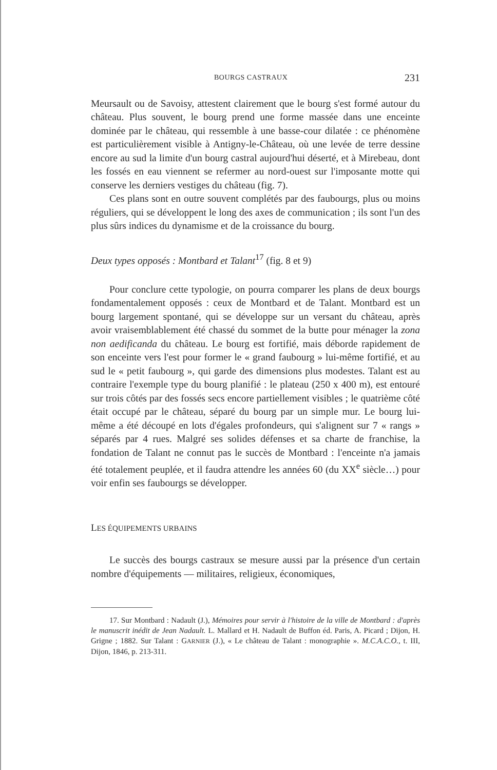BOURGS CASTRAUX 231
Meursault ou de Savoisy, attestent clairement que le bourg s'est formé autour du château. Plus souvent, le bourg prend une forme massée dans une enceinte dominée par le château, qui ressemble à une basse-cour dilatée : ce phénomène est particulièrement visible à Antigny-le-Château, où une levée de terre dessine encore au sud la limite d'un bourg castral aujourd'hui déserté, et à Mirebeau, dont les fossés en eau viennent se refermer au nord-ouest sur l'imposante motte qui conserve les derniers vestiges du château (fig. 7).
Ces plans sont en outre souvent complétés par des faubourgs, plus ou moins réguliers, qui se développent le long des axes de communication ; ils sont l'un des plus sûrs indices du dynamisme et de la croissance du bourg.
Deux types opposés : Montbard et Talant<sup>17</sup> (fig. 8 et 9)
Pour conclure cette typologie, on pourra comparer les plans de deux bourgs fondamentalement opposés : ceux de Montbard et de Talant. Montbard est un bourg largement spontané, qui se développe sur un versant du château, après avoir vraisemblablement été chassé du sommet de la butte pour ménager la zona non aedificanda du château. Le bourg est fortifié, mais déborde rapidement de son enceinte vers l'est pour former le « grand faubourg » lui-même fortifié, et au sud le « petit faubourg », qui garde des dimensions plus modestes. Talant est au contraire l'exemple type du bourg planifié : le plateau (250 x 400 m), est entouré sur trois côtés par des fossés secs encore partiellement visibles ; le quatrième côté était occupé par le château, séparé du bourg par un simple mur. Le bourg lui-même a été découpé en lots d'égales profondeurs, qui s'alignent sur 7 « rangs » séparés par 4 rues. Malgré ses solides défenses et sa charte de franchise, la fondation de Talant ne connut pas le succès de Montbard : l'enceinte n'a jamais été totalement peuplée, et il faudra attendre les années 60 (du XX<sup>e</sup> siècle…) pour voir enfin ses faubourgs se développer.
LES ÉQUIPEMENTS URBAINS
Le succès des bourgs castraux se mesure aussi par la présence d'un certain nombre d'équipements — militaires, religieux, économiques,
17. Sur Montbard : Nadault (J.), Mémoires pour servir à l'histoire de la ville de Montbard : d'après le manuscrit inédit de Jean Nadault. L. Mallard et H. Nadault de Buffon éd. Paris, A. Picard ; Dijon, H. Grigne ; 1882. Sur Talant : GARNIER (J.), « Le château de Talant : monographie ». M.C.A.C.O., t. III, Dijon, 1846, p. 213-311.